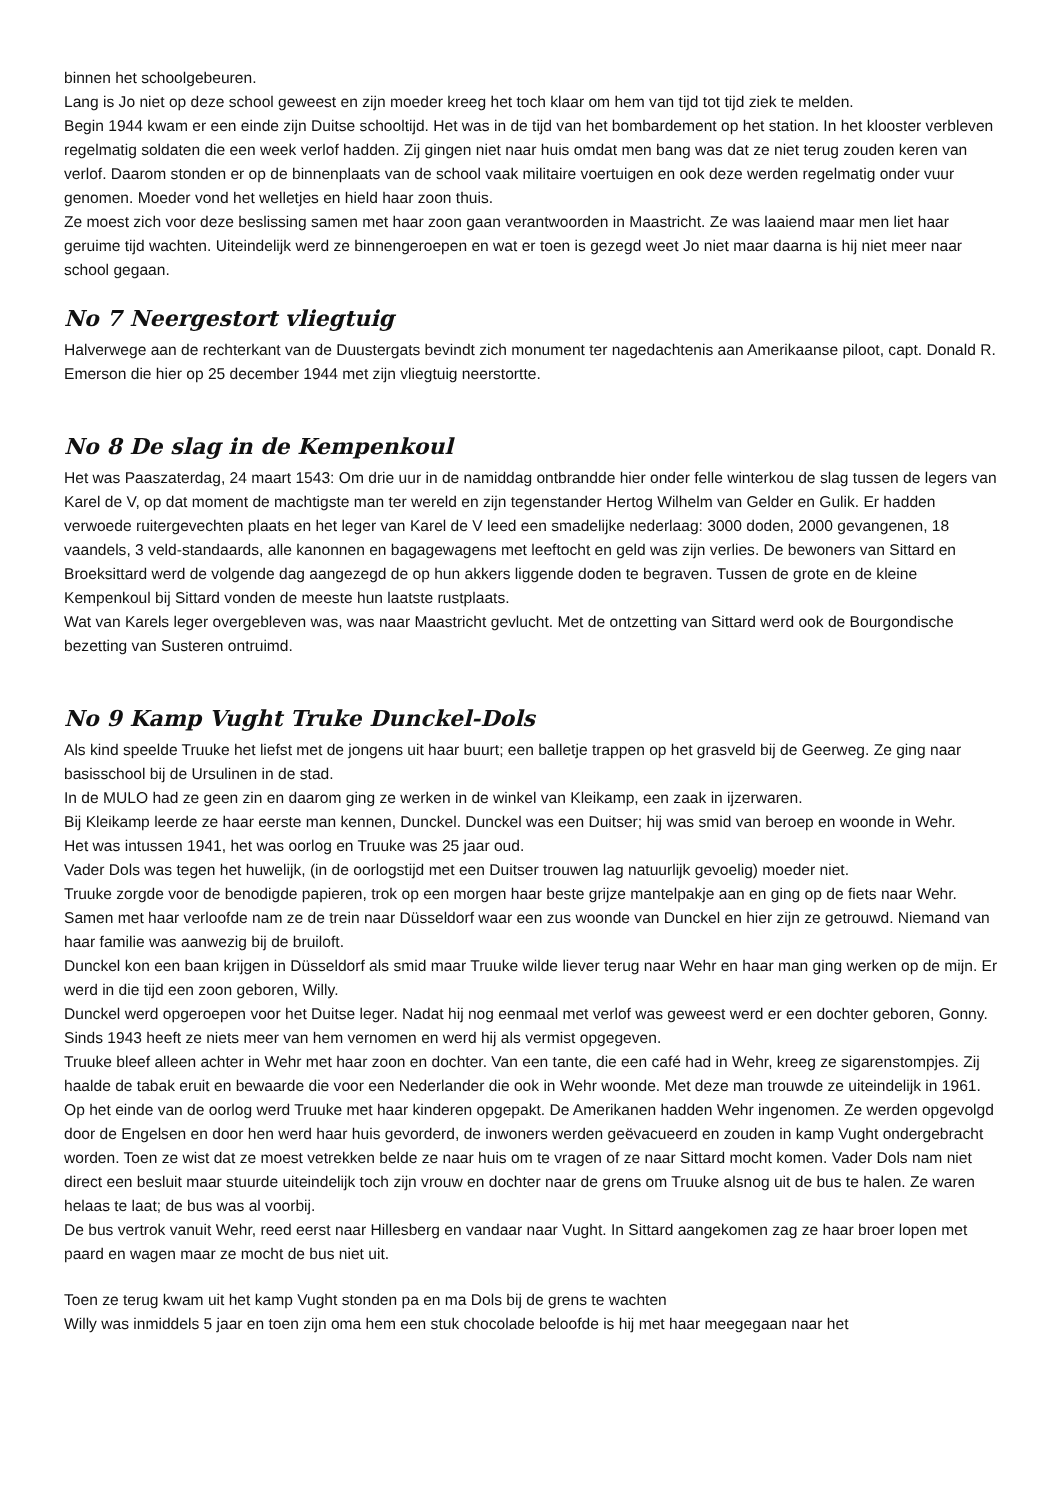binnen het schoolgebeuren.
Lang is Jo niet op deze school geweest en zijn moeder kreeg het toch klaar om hem van tijd tot tijd ziek te melden.
Begin 1944 kwam er een einde zijn Duitse schooltijd. Het was in de tijd van het bombardement op het station. In het klooster verbleven regelmatig soldaten die een week verlof hadden. Zij gingen niet naar huis omdat men bang was dat ze niet terug zouden keren van verlof. Daarom stonden er op de binnenplaats van de school vaak militaire voertuigen en ook deze werden regelmatig onder vuur genomen. Moeder vond het welletjes en hield haar zoon thuis.
Ze moest zich voor deze beslissing samen met haar zoon gaan verantwoorden in Maastricht. Ze was laaiend maar men liet haar geruime tijd wachten. Uiteindelijk werd ze binnengeroepen en wat er toen is gezegd weet Jo niet maar daarna is hij niet meer naar school gegaan.
No 7 Neergestort vliegtuig
Halverwege aan de rechterkant van de Duustergats bevindt zich monument ter nagedachtenis aan Amerikaanse piloot, capt. Donald R. Emerson die hier op 25 december 1944 met zijn vliegtuig neerstortte.
No 8 De slag in de Kempenkoul
Het was Paaszaterdag, 24 maart 1543: Om drie uur in de namiddag ontbrandde hier onder felle winterkou de slag tussen de legers van Karel de V, op dat moment de machtigste man ter wereld en zijn tegenstander Hertog Wilhelm van Gelder en Gulik. Er hadden verwoede ruitergevechten plaats en het leger van Karel de V leed een smadelijke nederlaag: 3000 doden, 2000 gevangenen, 18 vaandels, 3 veld-standaards, alle kanonnen en bagagewagens met leeftocht en geld was zijn verlies. De bewoners van Sittard en Broeksittard werd de volgende dag aangezegd de op hun akkers liggende doden te begraven. Tussen de grote en de kleine Kempenkoul bij Sittard vonden de meeste hun laatste rustplaats.
Wat van Karels leger overgebleven was, was naar Maastricht gevlucht. Met de ontzetting van Sittard werd ook de Bourgondische bezetting van Susteren ontruimd.
No 9 Kamp Vught Truke Dunckel-Dols
Als kind speelde Truuke het liefst met de jongens uit haar buurt; een balletje trappen op het grasveld bij de Geerweg. Ze ging naar basisschool bij de Ursulinen in de stad.
In de MULO had ze geen zin en daarom ging ze werken in de winkel van Kleikamp, een zaak in ijzerwaren.
Bij Kleikamp leerde ze haar eerste man kennen, Dunckel. Dunckel was een Duitser; hij was smid van beroep en woonde in Wehr.
Het was intussen 1941, het was oorlog en Truuke was 25 jaar oud.
Vader Dols was tegen het huwelijk, (in de oorlogstijd met een Duitser trouwen lag natuurlijk gevoelig) moeder niet.
Truuke zorgde voor de benodigde papieren, trok op een morgen haar beste grijze mantelpakje aan en ging op de fiets naar Wehr. Samen met haar verloofde nam ze de trein naar Düsseldorf waar een zus woonde van Dunckel en hier zijn ze getrouwd. Niemand van haar familie was aanwezig bij de bruiloft.
Dunckel kon een baan krijgen in Düsseldorf als smid maar Truuke wilde liever terug naar Wehr en haar man ging werken op de mijn. Er werd in die tijd een zoon geboren, Willy.
Dunckel werd opgeroepen voor het Duitse leger. Nadat hij nog eenmaal met verlof was geweest werd er een dochter geboren, Gonny. Sinds 1943 heeft ze niets meer van hem vernomen en werd hij als vermist opgegeven.
Truuke bleef alleen achter in Wehr met haar zoon en dochter. Van een tante, die een café had in Wehr, kreeg ze sigarenstompjes. Zij haalde de tabak eruit en bewaarde die voor een Nederlander die ook in Wehr woonde. Met deze man trouwde ze uiteindelijk in 1961.
Op het einde van de oorlog werd Truuke met haar kinderen opgepakt. De Amerikanen hadden Wehr ingenomen. Ze werden opgevolgd door de Engelsen en door hen werd haar huis gevorderd, de inwoners werden geëvacueerd en zouden in kamp Vught ondergebracht worden. Toen ze wist dat ze moest vetrekken belde ze naar huis om te vragen of ze naar Sittard mocht komen. Vader Dols nam niet direct een besluit maar stuurde uiteindelijk toch zijn vrouw en dochter naar de grens om Truuke alsnog uit de bus te halen. Ze waren helaas te laat; de bus was al voorbij.
De bus vertrok vanuit Wehr, reed eerst naar Hillesberg en vandaar naar Vught. In Sittard aangekomen zag ze haar broer lopen met paard en wagen maar ze mocht de bus niet uit.
Toen ze terug kwam uit het kamp Vught stonden pa en ma Dols bij de grens te wachten
Willy was inmiddels 5 jaar en toen zijn oma hem een stuk chocolade beloofde is hij met haar meegegaan naar het